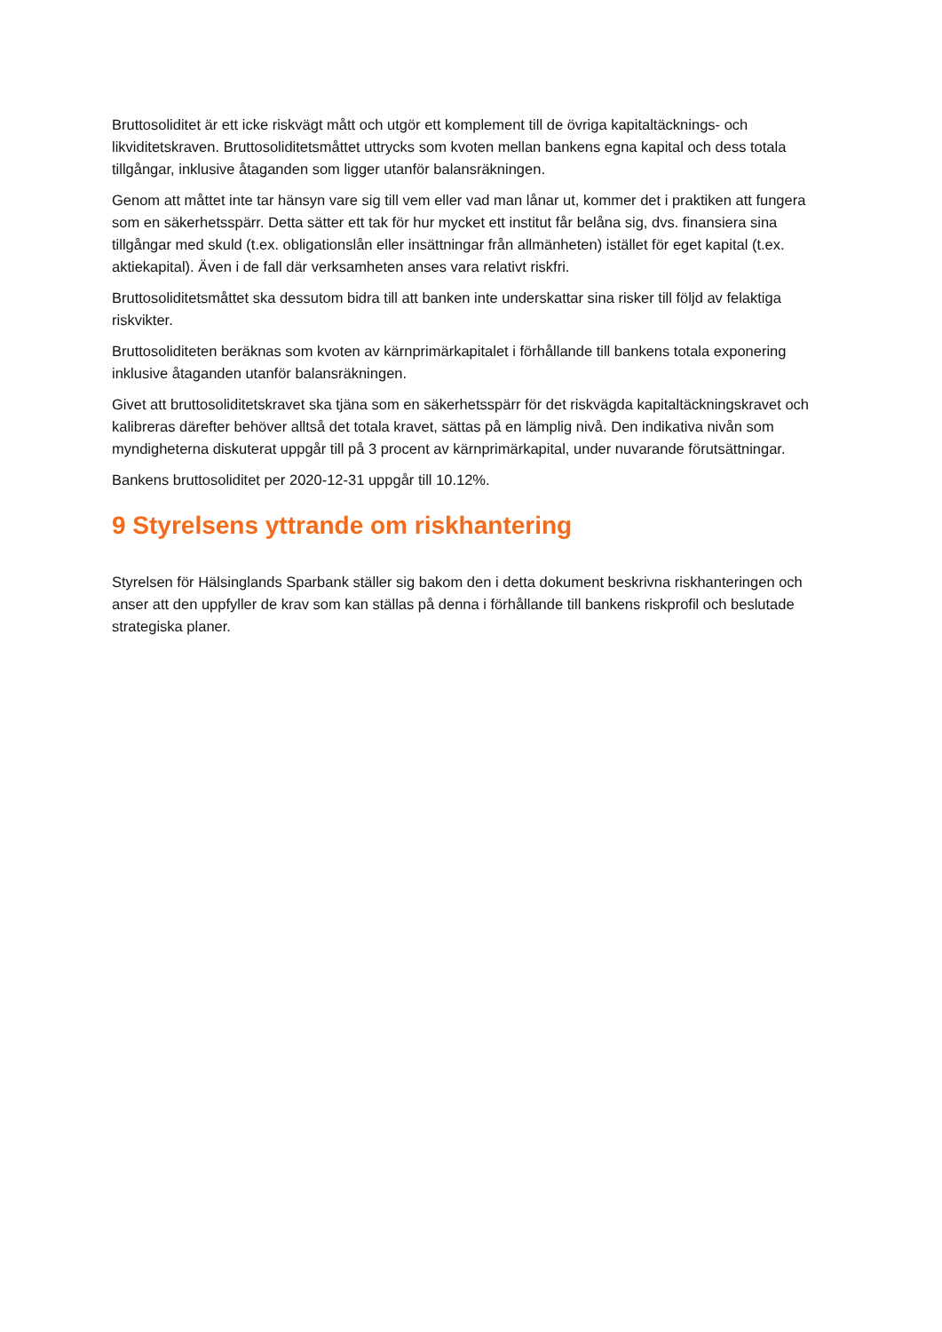Bruttosoliditet är ett icke riskvägt mått och utgör ett komplement till de övriga kapitaltäcknings- och likviditetskraven. Bruttosoliditetsmåttet uttrycks som kvoten mellan bankens egna kapital och dess totala tillgångar, inklusive åtaganden som ligger utanför balansräkningen.
Genom att måttet inte tar hänsyn vare sig till vem eller vad man lånar ut, kommer det i praktiken att fungera som en säkerhetsspärr. Detta sätter ett tak för hur mycket ett institut får belåna sig, dvs. finansiera sina tillgångar med skuld (t.ex. obligationslån eller insättningar från allmänheten) istället för eget kapital (t.ex. aktiekapital). Även i de fall där verksamheten anses vara relativt riskfri.
Bruttosoliditetsmåttet ska dessutom bidra till att banken inte underskattar sina risker till följd av felaktiga riskvikter.
Bruttosoliditeten beräknas som kvoten av kärnprimärkapitalet i förhållande till bankens totala exponering inklusive åtaganden utanför balansräkningen.
Givet att bruttosoliditetskravet ska tjäna som en säkerhetsspärr för det riskvägda kapitaltäckningskravet och kalibreras därefter behöver alltså det totala kravet, sättas på en lämplig nivå. Den indikativa nivån som myndigheterna diskuterat uppgår till på 3 procent av kärnprimärkapital, under nuvarande förutsättningar.
Bankens bruttosoliditet per 2020-12-31 uppgår till 10.12%.
9 Styrelsens yttrande om riskhantering
Styrelsen för Hälsinglands Sparbank ställer sig bakom den i detta dokument beskrivna riskhanteringen och anser att den uppfyller de krav som kan ställas på denna i förhållande till bankens riskprofil och beslutade strategiska planer.